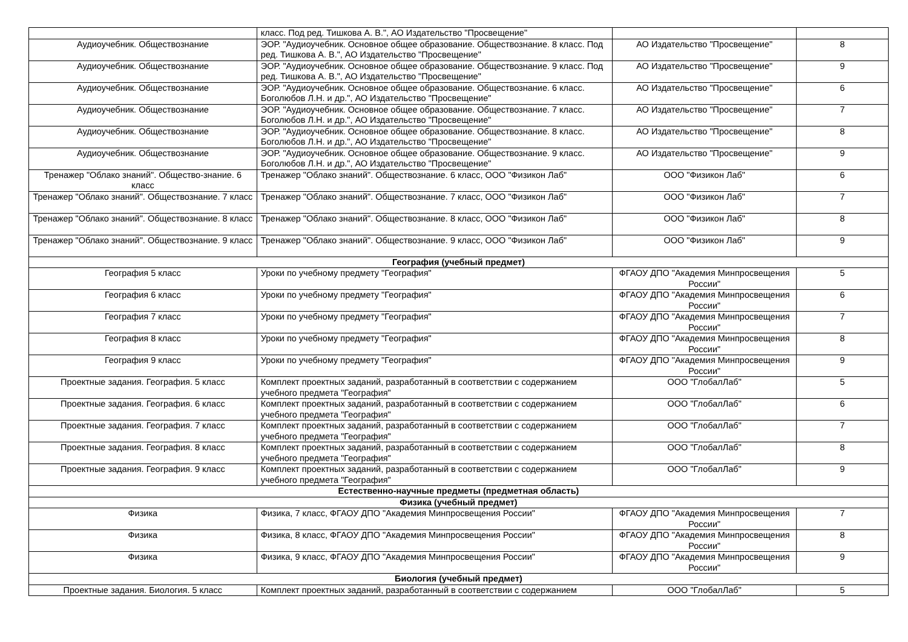| | класс. Под ред. Тишкова А. В.", АО Издательство "Просвещение" | | |
| Аудиоучебник. Обществознание | ЭОР. "Аудиоучебник. Основное общее образование. Обществознание. 8 класс. Под ред. Тишкова А. В.", АО Издательство "Просвещение" | АО Издательство "Просвещение" | 8 |
| Аудиоучебник. Обществознание | ЭОР. "Аудиоучебник. Основное общее образование. Обществознание. 9 класс. Под ред. Тишкова А. В.", АО Издательство "Просвещение" | АО Издательство "Просвещение" | 9 |
| Аудиоучебник. Обществознание | ЭОР. "Аудиоучебник. Основное общее образование. Обществознание. 6 класс. Боголюбов Л.Н. и др.", АО Издательство "Просвещение" | АО Издательство "Просвещение" | 6 |
| Аудиоучебник. Обществознание | ЭОР. "Аудиоучебник. Основное общее образование. Обществознание. 7 класс. Боголюбов Л.Н. и др.", АО Издательство "Просвещение" | АО Издательство "Просвещение" | 7 |
| Аудиоучебник. Обществознание | ЭОР. "Аудиоучебник. Основное общее образование. Обществознание. 8 класс. Боголюбов Л.Н. и др.", АО Издательство "Просвещение" | АО Издательство "Просвещение" | 8 |
| Аудиоучебник. Обществознание | ЭОР. "Аудиоучебник. Основное общее образование. Обществознание. 9 класс. Боголюбов Л.Н. и др.", АО Издательство "Просвещение" | АО Издательство "Просвещение" | 9 |
| Тренажер "Облако знаний". Общество-знание. 6 класс | Тренажер "Облако знаний". Обществознание. 6 класс, ООО "Физикон Лаб" | ООО "Физикон Лаб" | 6 |
| Тренажер "Облако знаний". Обществознание. 7 класс | Тренажер "Облако знаний". Обществознание. 7 класс, ООО "Физикон Лаб" | ООО "Физикон Лаб" | 7 |
| Тренажер "Облако знаний". Обществознание. 8 класс | Тренажер "Облако знаний". Обществознание. 8 класс, ООО "Физикон Лаб" | ООО "Физикон Лаб" | 8 |
| Тренажер "Облако знаний". Обществознание. 9 класс | Тренажер "Облако знаний". Обществознание. 9 класс, ООО "Физикон Лаб" | ООО "Физикон Лаб" | 9 |
| География (учебный предмет) | | | |
| География 5 класс | Уроки по учебному предмету "География" | ФГАОУ ДПО "Академия Минпросвещения России" | 5 |
| География 6 класс | Уроки по учебному предмету "География" | ФГАОУ ДПО "Академия Минпросвещения России" | 6 |
| География 7 класс | Уроки по учебному предмету "География" | ФГАОУ ДПО "Академия Минпросвещения России" | 7 |
| География 8 класс | Уроки по учебному предмету "География" | ФГАОУ ДПО "Академия Минпросвещения России" | 8 |
| География 9 класс | Уроки по учебному предмету "География" | ФГАОУ ДПО "Академия Минпросвещения России" | 9 |
| Проектные задания. География. 5 класс | Комплект проектных заданий, разработанный в соответствии с содержанием учебного предмета "География" | ООО "ГлобалЛаб" | 5 |
| Проектные задания. География. 6 класс | Комплект проектных заданий, разработанный в соответствии с содержанием учебного предмета "География" | ООО "ГлобалЛаб" | 6 |
| Проектные задания. География. 7 класс | Комплект проектных заданий, разработанный в соответствии с содержанием учебного предмета "География" | ООО "ГлобалЛаб" | 7 |
| Проектные задания. География. 8 класс | Комплект проектных заданий, разработанный в соответствии с содержанием учебного предмета "География" | ООО "ГлобалЛаб" | 8 |
| Проектные задания. География. 9 класс | Комплект проектных заданий, разработанный в соответствии с содержанием учебного предмета "География" | ООО "ГлобалЛаб" | 9 |
| Естественно-научные предметы (предметная область) | | | |
| Физика (учебный предмет) | | | |
| Физика | Физика, 7 класс, ФГАОУ ДПО "Академия Минпросвещения России" | ФГАОУ ДПО "Академия Минпросвещения России" | 7 |
| Физика | Физика, 8 класс, ФГАОУ ДПО "Академия Минпросвещения России" | ФГАОУ ДПО "Академия Минпросвещения России" | 8 |
| Физика | Физика, 9 класс, ФГАОУ ДПО "Академия Минпросвещения России" | ФГАОУ ДПО "Академия Минпросвещения России" | 9 |
| Биология (учебный предмет) | | | |
| Проектные задания. Биология. 5 класс | Комплект проектных заданий, разработанный в соответствии с содержанием | ООО "ГлобалЛаб" | 5 |